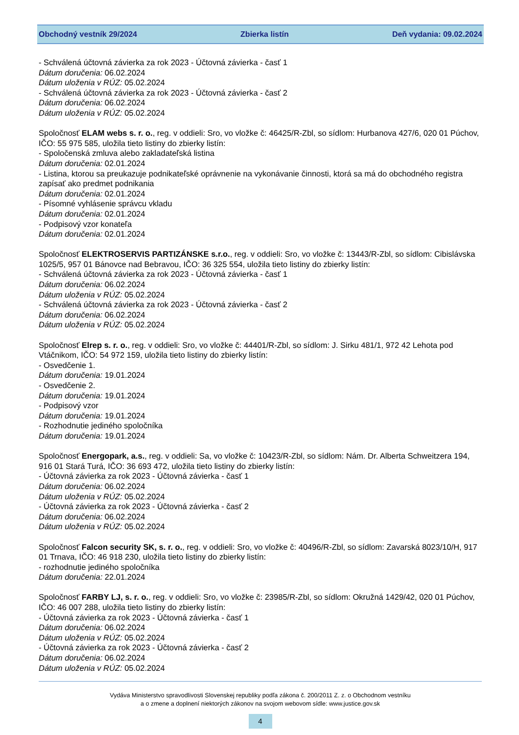Obchodný vestník 29/2024 Zbierka listín Deň vydania: 09.02.2024
- Schválená účtovná závierka za rok 2023 - Účtovná závierka - časť 1
Dátum doručenia: 06.02.2024
Dátum uloženia v RÚZ: 05.02.2024
- Schválená účtovná závierka za rok 2023 - Účtovná závierka - časť 2
Dátum doručenia: 06.02.2024
Dátum uloženia v RÚZ: 05.02.2024
Spoločnosť ELAM webs s. r. o., reg. v oddieli: Sro, vo vložke č: 46425/R-Zbl, so sídlom: Hurbanova 427/6, 020 01 Púchov, IČO: 55 975 585, uložila tieto listiny do zbierky listín:
- Spoločenská zmluva alebo zakladateľská listina
Dátum doručenia: 02.01.2024
- Listina, ktorou sa preukazuje podnikateľské oprávnenie na vykonávanie činnosti, ktorá sa má do obchodného registra zapísať ako predmet podnikania
Dátum doručenia: 02.01.2024
- Písomné vyhlásenie správcu vkladu
Dátum doručenia: 02.01.2024
- Podpisový vzor konateľa
Dátum doručenia: 02.01.2024
Spoločnosť ELEKTROSERVIS PARTIZÁNSKE s.r.o., reg. v oddieli: Sro, vo vložke č: 13443/R-Zbl, so sídlom: Cibislávska 1025/5, 957 01 Bánovce nad Bebravou, IČO: 36 325 554, uložila tieto listiny do zbierky listín:
- Schválená účtovná závierka za rok 2023 - Účtovná závierka - časť 1
Dátum doručenia: 06.02.2024
Dátum uloženia v RÚZ: 05.02.2024
- Schválená účtovná závierka za rok 2023 - Účtovná závierka - časť 2
Dátum doručenia: 06.02.2024
Dátum uloženia v RÚZ: 05.02.2024
Spoločnosť Elrep s. r. o., reg. v oddieli: Sro, vo vložke č: 44401/R-Zbl, so sídlom: J. Sirku 481/1, 972 42 Lehota pod Vtáčnikom, IČO: 54 972 159, uložila tieto listiny do zbierky listín:
- Osvedčenie 1.
Dátum doručenia: 19.01.2024
- Osvedčenie 2.
Dátum doručenia: 19.01.2024
- Podpisový vzor
Dátum doručenia: 19.01.2024
- Rozhodnutie jediného spoločníka
Dátum doručenia: 19.01.2024
Spoločnosť Energopark, a.s., reg. v oddieli: Sa, vo vložke č: 10423/R-Zbl, so sídlom: Nám. Dr. Alberta Schweitzera 194, 916 01 Stará Turá, IČO: 36 693 472, uložila tieto listiny do zbierky listín:
- Účtovná závierka za rok 2023 - Účtovná závierka - časť 1
Dátum doručenia: 06.02.2024
Dátum uloženia v RÚZ: 05.02.2024
- Účtovná závierka za rok 2023 - Účtovná závierka - časť 2
Dátum doručenia: 06.02.2024
Dátum uloženia v RÚZ: 05.02.2024
Spoločnosť Falcon security SK, s. r. o., reg. v oddieli: Sro, vo vložke č: 40496/R-Zbl, so sídlom: Zavarská 8023/10/H, 917 01 Trnava, IČO: 46 918 230, uložila tieto listiny do zbierky listín:
- rozhodnutie jediného spoločníka
Dátum doručenia: 22.01.2024
Spoločnosť FARBY LJ, s. r. o., reg. v oddieli: Sro, vo vložke č: 23985/R-Zbl, so sídlom: Okružná 1429/42, 020 01 Púchov, IČO: 46 007 288, uložila tieto listiny do zbierky listín:
- Účtovná závierka za rok 2023 - Účtovná závierka - časť 1
Dátum doručenia: 06.02.2024
Dátum uloženia v RÚZ: 05.02.2024
- Účtovná závierka za rok 2023 - Účtovná závierka - časť 2
Dátum doručenia: 06.02.2024
Dátum uloženia v RÚZ: 05.02.2024
Vydáva Ministerstvo spravodlivosti Slovenskej republiky podľa zákona č. 200/2011 Z. z. o Obchodnom vestníku
a o zmene a doplnení niektorých zákonov na svojom webovom sídle: www.justice.gov.sk
4